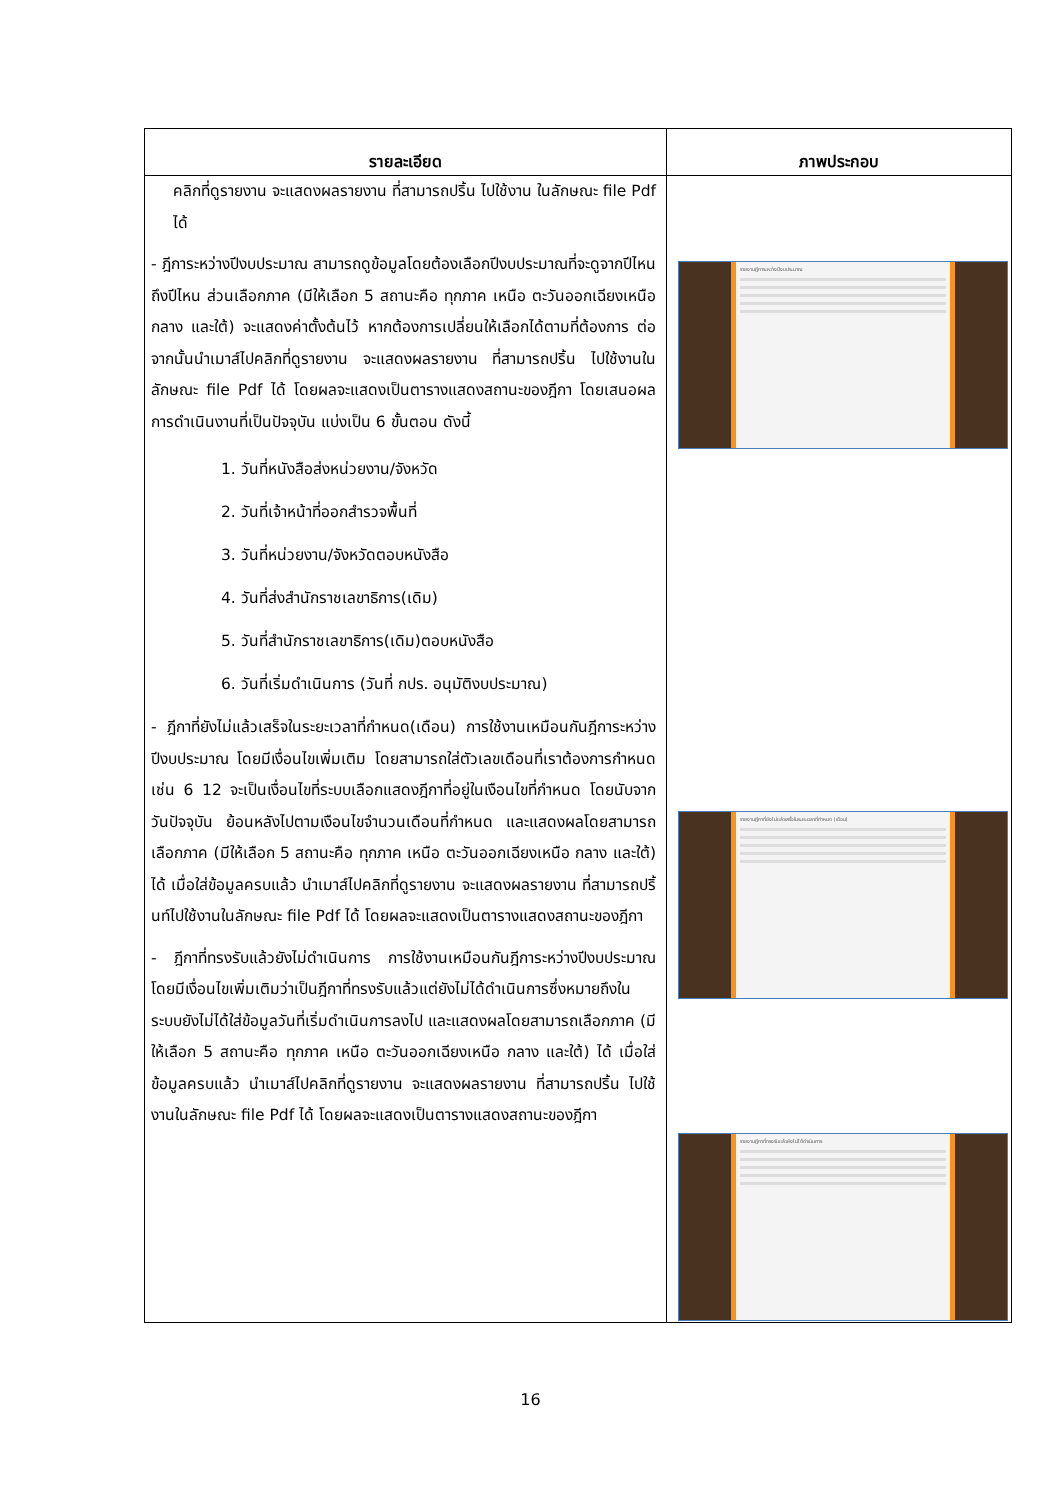| รายละเอียด | ภาพประกอบ |
| --- | --- |
| คลิกที่ดูรายงาน จะแสดงผลรายงาน ที่สามารถปริ้น ไปใช้งาน ในลักษณะ file Pdf ได้ - ฎีการะหว่างปีงบประมาณ สามารถดูข้อมูลโดยต้องเลือกปีงบประมาณที่จะดูจากปีไหน ถึงปีไหน ส่วนเลือกภาค (มีให้เลือก 5 สถานะคือ ทุกภาค เหนือ ตะวันออกเฉียงเหนือ กลาง และใต้) จะแสดงค่าตั้งต้นไว้ หากต้องการเปลี่ยนให้เลือกได้ตามที่ต้องการ ต่อจากนั้นนำเมาส์ไปคลิกที่ดูรายงาน จะแสดงผลรายงาน ที่สามารถปริ้น ไปใช้งานในลักษณะ file Pdf ได้ โดยผลจะแสดงเป็นตารางแสดงสถานะของฎีกา โดยเสนอผลการดำเนินงานที่เป็นปัจจุบัน แบ่งเป็น 6 ขั้นตอน ดังนี้ 1. วันที่หนังสือส่งหน่วยงาน/จังหวัด 2. วันที่เจ้าหน้าที่ออกสำรวจพื้นที่ 3. วันที่หน่วยงาน/จังหวัดตอบหนังสือ 4. วันที่ส่งสำนักราชเลขาธิการ(เดิม) 5. วันที่สำนักราชเลขาธิการ(เดิม)ตอบหนังสือ 6. วันที่เริ่มดำเนินการ (วันที่ กปร. อนุมัติงบประมาณ) - ฎีกาที่ยังไม่แล้วเสร็จในระยะเวลาที่กำหนด(เดือน) การใช้งานเหมือนกันฎีการะหว่างปีงบประมาณ โดยมีเงื่อนไขเพิ่มเติม โดยสามารถใส่ตัวเลขเดือนที่เราต้องการกำหนด เช่น 6 12 จะเป็นเงื่อนไขที่ระบบเลือกแสดงฎีกาที่อยู่ในเงือนไขที่กำหนด โดยนับจากวันปัจจุบัน ย้อนหลังไปตามเงือนไขจำนวนเดือนที่กำหนด และแสดงผลโดยสามารถเลือกภาค (มีให้เลือก 5 สถานะคือ ทุกภาค เหนือ ตะวันออกเฉียงเหนือ กลาง และใต้) ได้ เมื่อใส่ข้อมูลครบแล้ว นำเมาส์ไปคลิกที่ดูรายงาน จะแสดงผลรายงาน ที่สามารถปริ้นท์ไปใช้งานในลักษณะ file Pdf ได้ โดยผลจะแสดงเป็นตารางแสดงสถานะของฎีกา - ฎีกาที่ทรงรับแล้วยังไม่ดำเนินการ การใช้งานเหมือนกันฎีการะหว่างปีงบประมาณ โดยมีเงื่อนไขเพิ่มเติมว่าเป็นฎีกาที่ทรงรับแล้วแต่ยังไม่ได้ดำเนินการซึ่งหมายถึงในระบบยังไม่ได้ใส่ข้อมูลวันที่เริ่มดำเนินการลงไป และแสดงผลโดยสามารถเลือกภาค (มีให้เลือก 5 สถานะคือ ทุกภาค เหนือ ตะวันออกเฉียงเหนือ กลาง และใต้) ได้ เมื่อใส่ข้อมูลครบแล้ว นำเมาส์ไปคลิกที่ดูรายงาน จะแสดงผลรายงาน ที่สามารถปริ้น ไปใช้งานในลักษณะ file Pdf ได้ โดยผลจะแสดงเป็นตารางแสดงสถานะของฎีกา | รายงานฎีการะหว่างปีงบประมาณ รายงานฎีกาที่ยังไม่แล้วเสร็จในระยะเวลาที่กำหนด (เดือน) รายงานฎีกาที่ทรงรับแล้วยังไม่ได้ดำเนินการ |
16